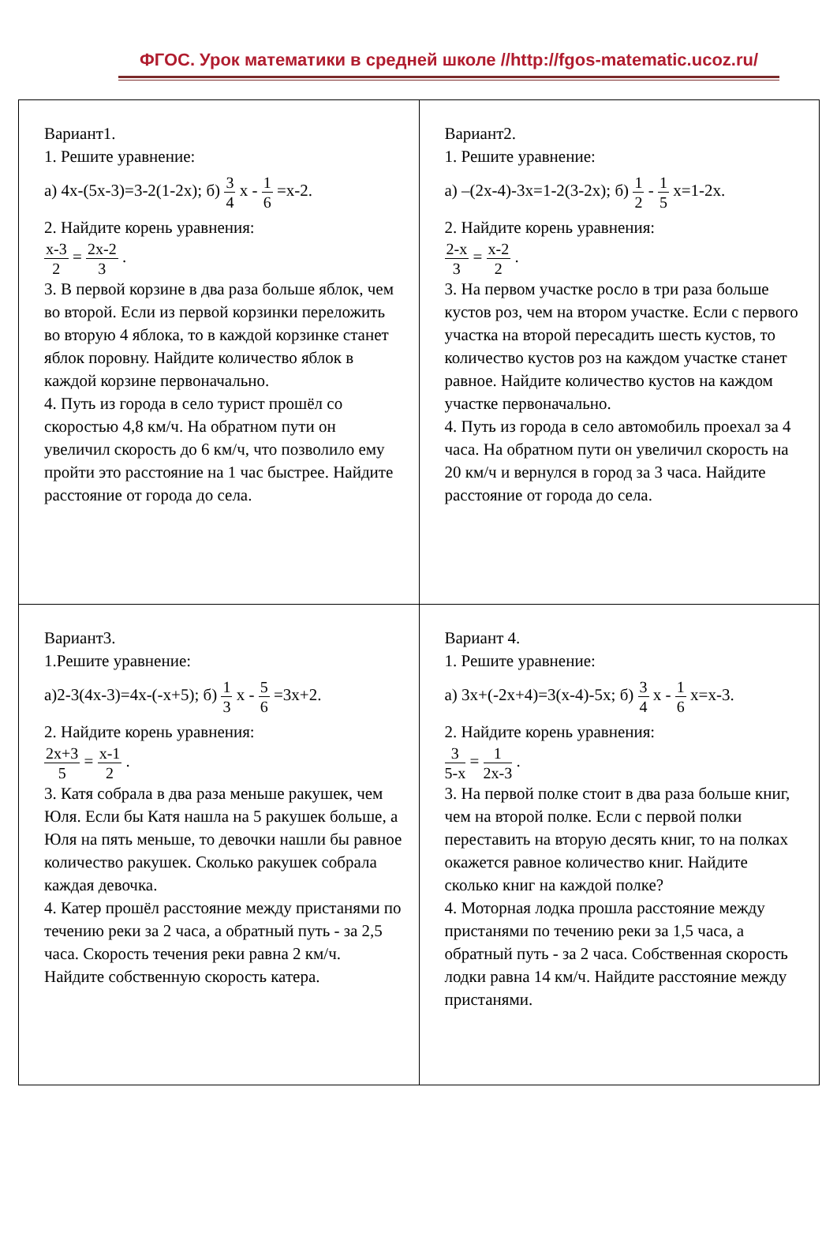ФГОС. Урок математики в средней школе //http://fgos-matematic.ucoz.ru/
| Вариант1. 1. Решите уравнение: а) 4х-(5х-3)=3-2(1-2х); б) 3 4 х - 1 6 =х-2. 2. Найдите корень уравнения: х-3 2 = 2х-2 3 . 3. В первой корзине в два раза больше яблок, чем во второй. Если из первой корзинки переложить во вторую 4 яблока, то в каждой корзинке станет яблок поровну. Найдите количество яблок в каждой корзине первоначально. 4. Путь из города в село турист прошёл со скоростью 4,8 км/ч. На обратном пути он увеличил скорость до 6 км/ч, что позволило ему пройти это расстояние на 1 час быстрее. Найдите расстояние от города до села. | Вариант2. 1. Решите уравнение: а) –(2х-4)-3х=1-2(3-2х); б) 1 2 - 1 5 х=1-2х. 2. Найдите корень уравнения: 2-х 3 = х-2 2 . 3. На первом участке росло в три раза больше кустов роз, чем на втором участке. Если с первого участка на второй пересадить шесть кустов, то количество кустов роз на каждом участке станет равное. Найдите количество кустов на каждом участке первоначально. 4. Путь из города в село автомобиль проехал за 4 часа. На обратном пути он увеличил скорость на 20 км/ч и вернулся в город за 3 часа. Найдите расстояние от города до села. |
| Вариант3. 1.Решите уравнение: а)2-3(4х-3)=4х-(-х+5); б) 1 3 х - 5 6 =3х+2. 2. Найдите корень уравнения: 2х+3 5 = х-1 2 . 3. Катя собрала в два раза меньше ракушек, чем Юля. Если бы Катя нашла на 5 ракушек больше, а Юля на пять меньше, то девочки нашли бы равное количество ракушек. Сколько ракушек собрала каждая девочка. 4. Катер прошёл расстояние между пристанями по течению реки за 2 часа, а обратный путь - за 2,5 часа. Скорость течения реки равна 2 км/ч. Найдите собственную скорость катера. | Вариант 4. 1. Решите уравнение: а) 3х+(-2х+4)=3(х-4)-5х; б) 3 4 х - 1 6 х=х-3. 2. Найдите корень уравнения: 3 5-х = 1 2х-3 . 3. На первой полке стоит в два раза больше книг, чем на второй полке. Если с первой полки переставить на вторую десять книг, то на полках окажется равное количество книг. Найдите сколько книг на каждой полке? 4. Моторная лодка прошла расстояние между пристанями по течению реки за 1,5 часа, а обратный путь - за 2 часа. Собственная скорость лодки равна 14 км/ч. Найдите расстояние между пристанями. |